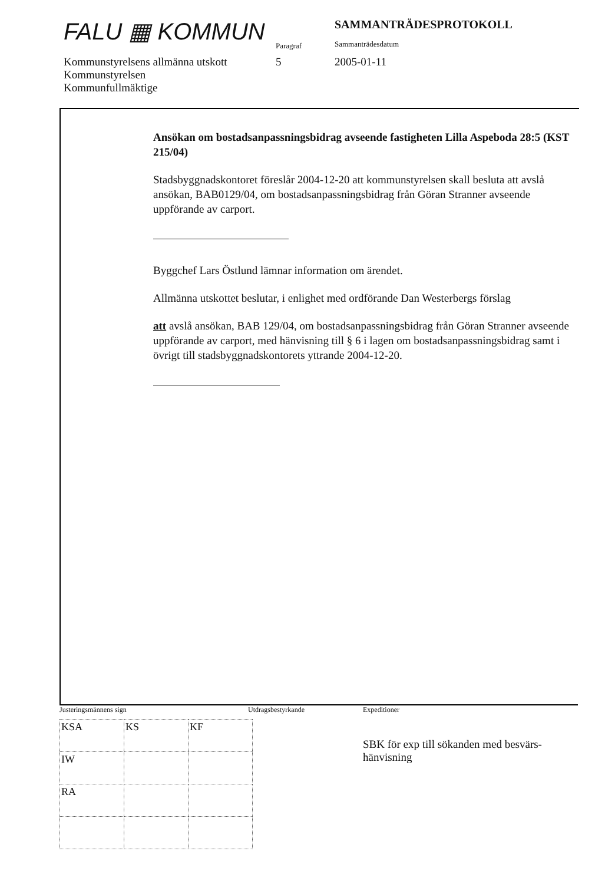FALU ▦ KOMMUN
Paragraf
SAMMANTRÄDESPROTOKOLL
Sammanträdesdatum
Kommunstyrelsens allmänna utskott
5 2005-01-11
Kommunstyrelsen
Kommunfullmäktige
Ansökan om bostadsanpassningsbidrag avseende fastigheten Lilla Aspeboda 28:5 (KST 215/04)
Stadsbyggnadskontoret föreslår 2004-12-20 att kommunstyrelsen skall besluta att avslå ansökan, BAB0129/04, om bostadsanpassningsbidrag från Göran Stranner avseende uppförande av carport.
Byggchef Lars Östlund lämnar information om ärendet.
Allmänna utskottet beslutar, i enlighet med ordförande Dan Westerbergs förslag
att avslå ansökan, BAB 129/04, om bostadsanpassningsbidrag från Göran Stranner avseende uppförande av carport, med hänvisning till § 6 i lagen om bostadsanpassningsbidrag samt i övrigt till stadsbyggnadskontorets yttrande 2004-12-20.
Justeringsmännens sign Utdragsbestyrkande Expeditioner
SBK för exp till sökanden med besvärs-
hänvisning
| KSA | KS | KF |
| IW | | |
| RA | | |